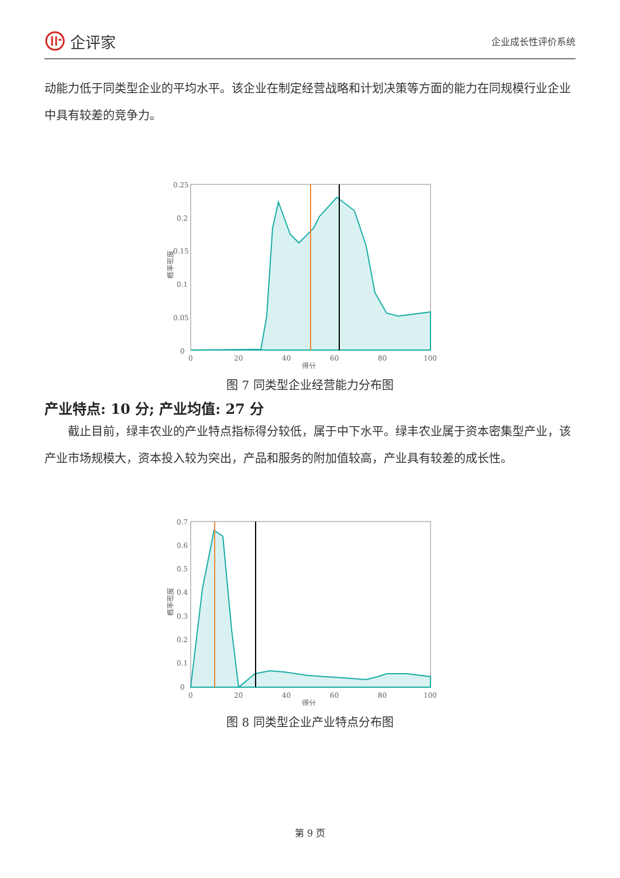企评家
企业成长性评价系统
动能力低于同类型企业的平均水平。该企业在制定经营战略和计划决策等方面的能力在同规模行业企业中具有较差的竞争力。
概率密度
0.25
0.2
0.15
0.1
0.05
0
0
20
40
60
80
100
得分
图 7 同类型企业经营能力分布图
产业特点: 10 分; 产业均值: 27 分
  截止目前，绿丰农业的产业特点指标得分较低，属于中下水平。绿丰农业属于资本密集型产业，该产业市场规模大，资本投入较为突出，产品和服务的附加值较高，产业具有较差的成长性。
概率密度
0.7
0.6
0.5
0.4
0.3
0.2
0.1
0
0
20
40
60
80
100
得分
图 8 同类型企业产业特点分布图
第 9 页